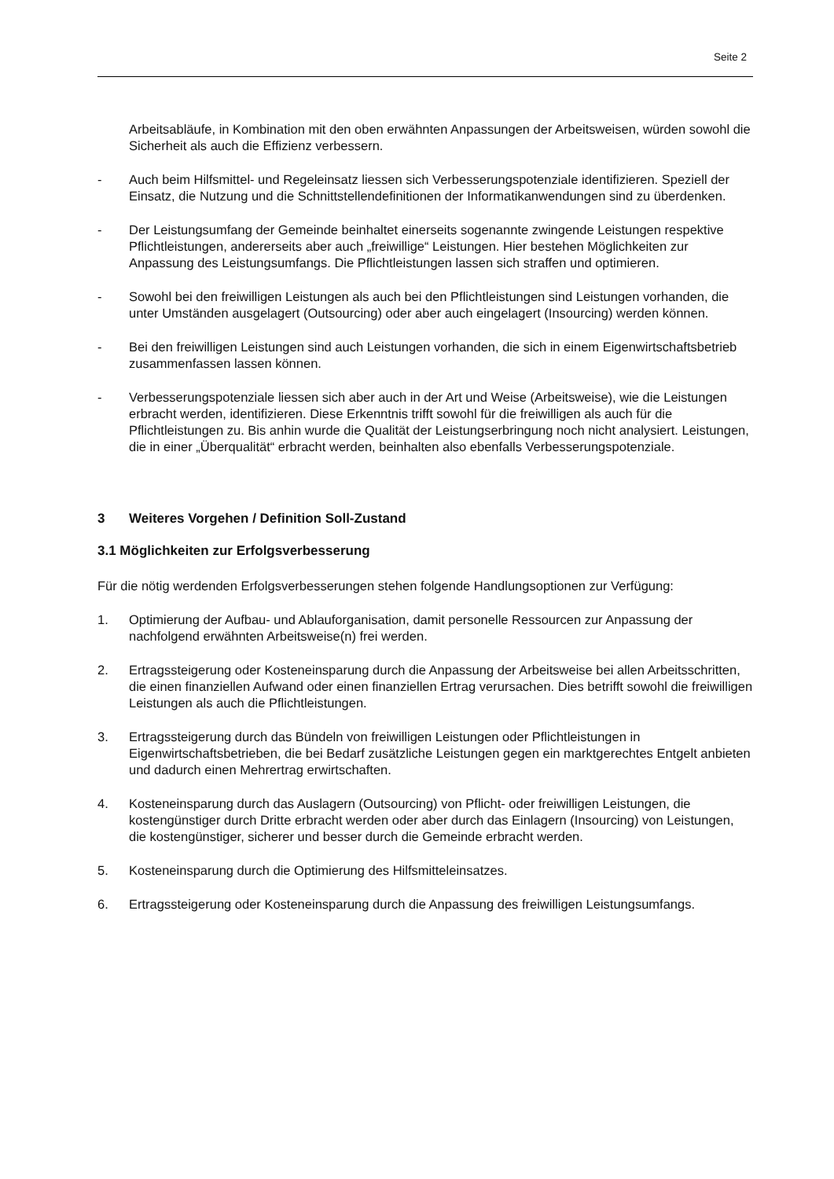Seite 2
Arbeitsabläufe, in Kombination mit den oben erwähnten Anpassungen der Arbeitsweisen, würden sowohl die Sicherheit als auch die Effizienz verbessern.
- Auch beim Hilfsmittel- und Regeleinsatz liessen sich Verbesserungspotenziale identifizieren. Speziell der Einsatz, die Nutzung und die Schnittstellendefinitionen der Informatikanwendungen sind zu überdenken.
- Der Leistungsumfang der Gemeinde beinhaltet einerseits sogenannte zwingende Leistungen respektive Pflichtleistungen, andererseits aber auch „freiwillige“ Leistungen. Hier bestehen Möglichkeiten zur Anpassung des Leistungsumfangs. Die Pflichtleistungen lassen sich straffen und optimieren.
- Sowohl bei den freiwilligen Leistungen als auch bei den Pflichtleistungen sind Leistungen vorhanden, die unter Umständen ausgelagert (Outsourcing) oder aber auch eingelagert (Insourcing) werden können.
- Bei den freiwilligen Leistungen sind auch Leistungen vorhanden, die sich in einem Eigenwirtschaftsbetrieb zusammenfassen lassen können.
- Verbesserungspotenziale liessen sich aber auch in der Art und Weise (Arbeitsweise), wie die Leistungen erbracht werden, identifizieren. Diese Erkenntnis trifft sowohl für die freiwilligen als auch für die Pflichtleistungen zu. Bis anhin wurde die Qualität der Leistungserbringung noch nicht analysiert. Leistungen, die in einer „Überqualität“ erbracht werden, beinhalten also ebenfalls Verbesserungspotenziale.
3 Weiteres Vorgehen / Definition Soll-Zustand
3.1 Möglichkeiten zur Erfolgsverbesserung
Für die nötig werdenden Erfolgsverbesserungen stehen folgende Handlungsoptionen zur Verfügung:
1. Optimierung der Aufbau- und Ablauforganisation, damit personelle Ressourcen zur Anpassung der nachfolgend erwähnten Arbeitsweise(n) frei werden.
2. Ertragssteigerung oder Kosteneinsparung durch die Anpassung der Arbeitsweise bei allen Arbeitsschritten, die einen finanziellen Aufwand oder einen finanziellen Ertrag verursachen. Dies betrifft sowohl die freiwilligen Leistungen als auch die Pflichtleistungen.
3. Ertragssteigerung durch das Bündeln von freiwilligen Leistungen oder Pflichtleistungen in Eigenwirtschaftsbetrieben, die bei Bedarf zusätzliche Leistungen gegen ein marktgerechtes Entgelt anbieten und dadurch einen Mehrertrag erwirtschaften.
4. Kosteneinsparung durch das Auslagern (Outsourcing) von Pflicht- oder freiwilligen Leistungen, die kostengünstiger durch Dritte erbracht werden oder aber durch das Einlagern (Insourcing) von Leistungen, die kostengünstiger, sicherer und besser durch die Gemeinde erbracht werden.
5. Kosteneinsparung durch die Optimierung des Hilfsmitteleinsatzes.
6. Ertragssteigerung oder Kosteneinsparung durch die Anpassung des freiwilligen Leistungsumfangs.